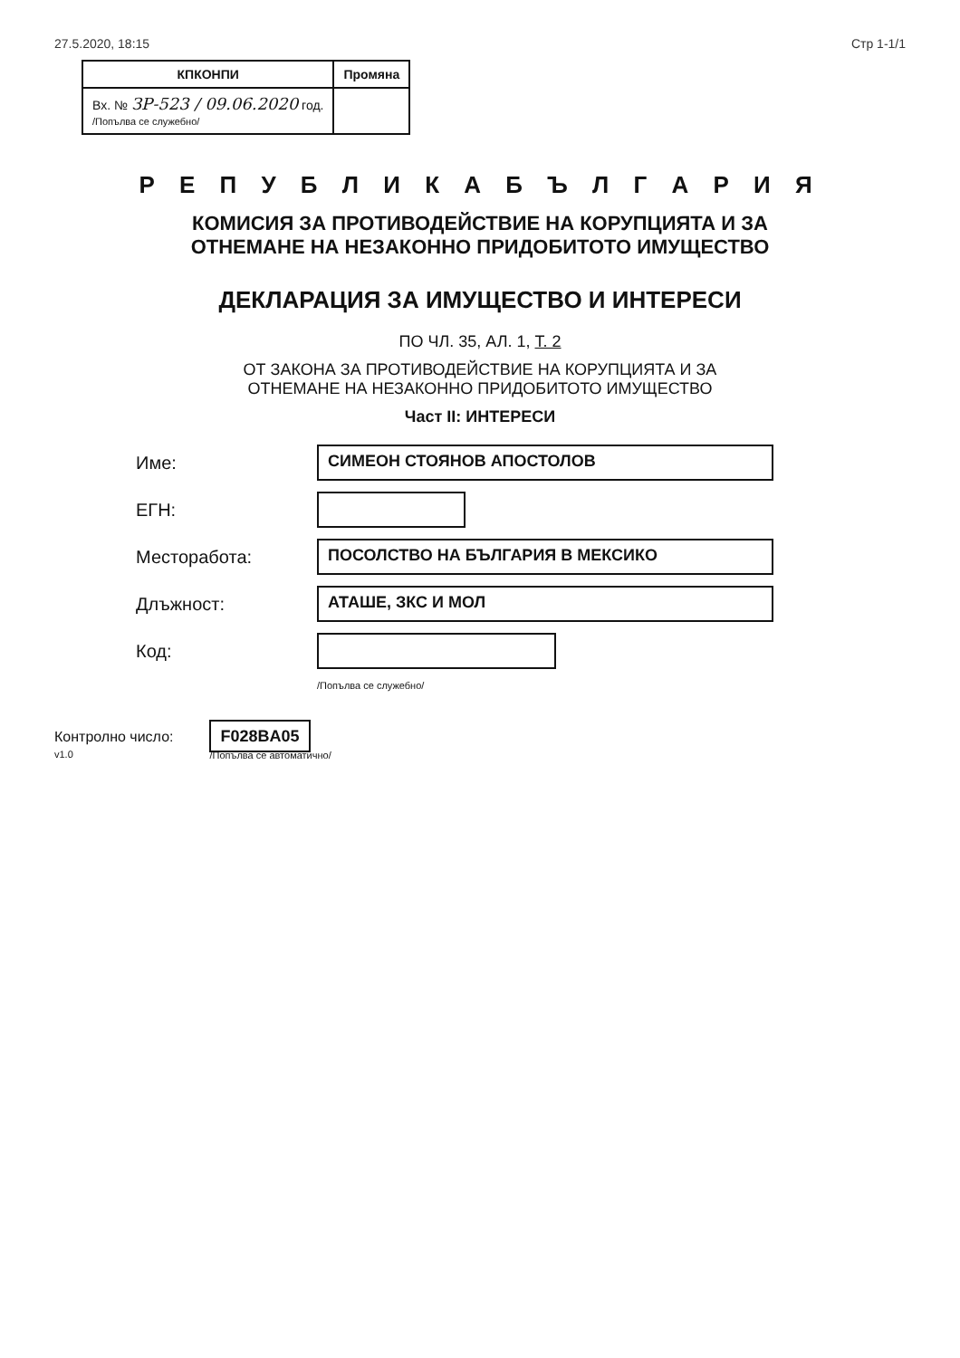27.5.2020, 18:15 Стр 1-1/1
| КПКОНПИ | Промяна |
| --- | --- |
| Вх. № ЗР-523 / 09.06.2020 год. /Попълва се служебно/ | |
Р Е П У Б Л И К А Б Ъ Л Г А Р И Я
КОМИСИЯ ЗА ПРОТИВОДЕЙСТВИЕ НА КОРУПЦИЯТА И ЗА
ОТНЕМАНЕ НА НЕЗАКОННО ПРИДОБИТОТО ИМУЩЕСТВО
ДЕКЛАРАЦИЯ ЗА ИМУЩЕСТВО И ИНТЕРЕСИ
ПО ЧЛ. 35, АЛ. 1, Т. 2
ОТ ЗАКОНА ЗА ПРОТИВОДЕЙСТВИЕ НА КОРУПЦИЯТА И ЗА
ОТНЕМАНЕ НА НЕЗАКОННО ПРИДОБИТОТО ИМУЩЕСТВО
Част II: ИНТЕРЕСИ
Име: СИМЕОН СТОЯНОВ АПОСТОЛОВ
ЕГН:
Месторабота: ПОСОЛСТВО НА БЪЛГАРИЯ В МЕКСИКО
Длъжност: АТАШЕ, ЗКС И МОЛ
Код:
/Попълва се служебно/
Контролно число:
v1.0
F028BA05
/Попълва се автоматично/